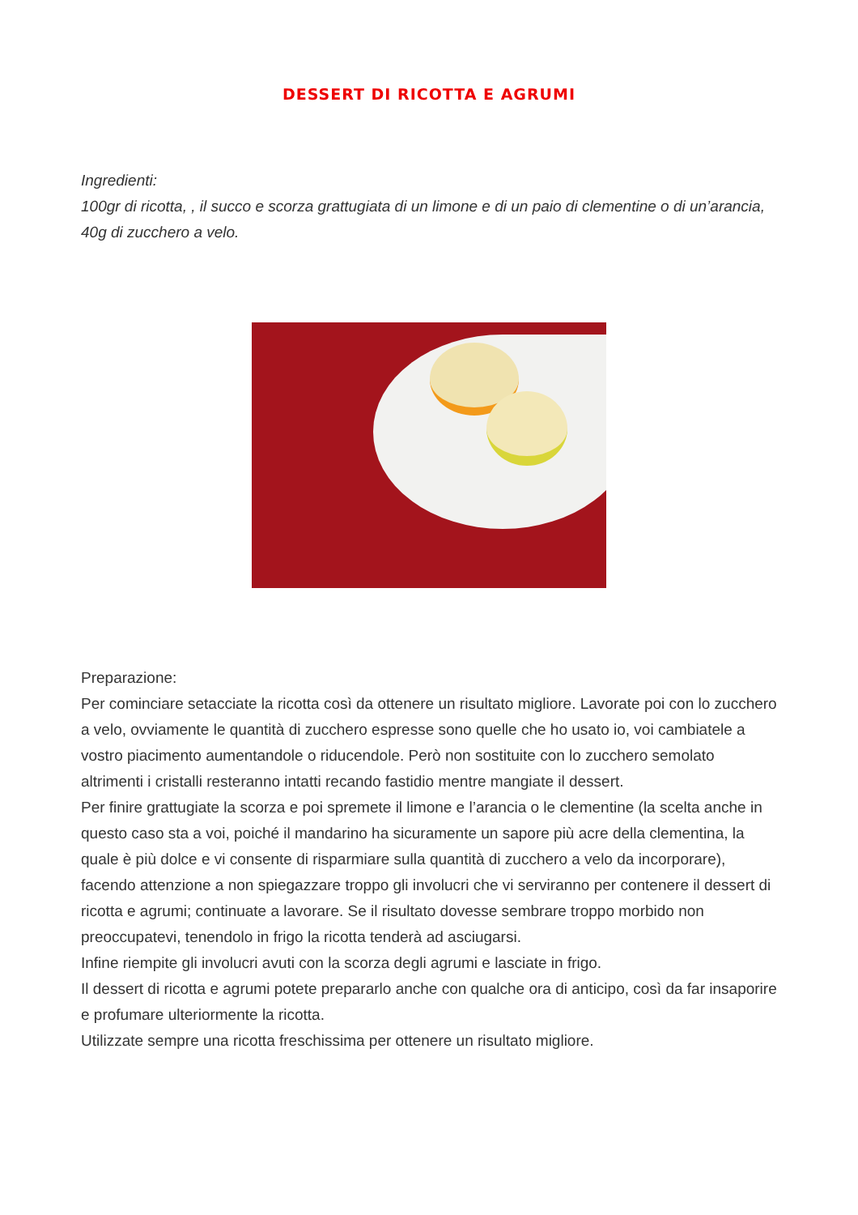DESSERT DI RICOTTA E AGRUMI
Ingredienti:
100gr di ricotta, , il succo e scorza grattugiata di un limone e di un paio di clementine o di un’arancia, 40g di zucchero a velo.
Preparazione:
Per cominciare setacciate la ricotta così da ottenere un risultato migliore. Lavorate poi con lo zucchero a velo, ovviamente le quantità di zucchero espresse sono quelle che ho usato io, voi cambiatele a vostro piacimento aumentandole o riducendole. Però non sostituite con lo zucchero semolato altrimenti i cristalli resteranno intatti recando fastidio mentre mangiate il dessert.
Per finire grattugiate la scorza e poi spremete il limone e l’arancia o le clementine (la scelta anche in questo caso sta a voi, poiché il mandarino ha sicuramente un sapore più acre della clementina, la quale è più dolce e vi consente di risparmiare sulla quantità di zucchero a velo da incorporare), facendo attenzione a non spiegazzare troppo gli involucri che vi serviranno per contenere il dessert di ricotta e agrumi; continuate a lavorare. Se il risultato dovesse sembrare troppo morbido non preoccupatevi, tenendolo in frigo la ricotta tenderà ad asciugarsi.
Infine riempite gli involucri avuti con la scorza degli agrumi e lasciate in frigo.
Il dessert di ricotta e agrumi potete prepararlo anche con qualche ora di anticipo, così da far insaporire e profumare ulteriormente la ricotta.
Utilizzate sempre una ricotta freschissima per ottenere un risultato migliore.